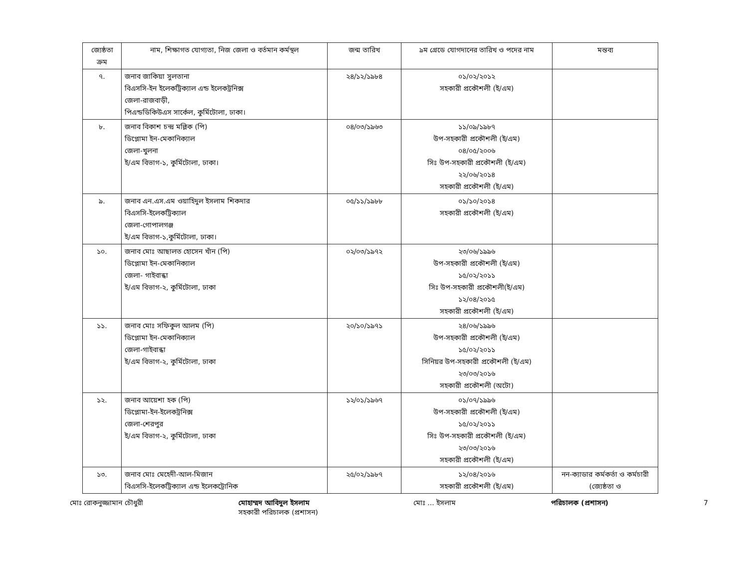| জ্যেষ্ঠতা ক্রম | নাম, শিক্ষাগত যোগ্যতা, নিজ জেলা ও বর্তমান কর্মস্থল | জন্ম তারিখ | ৯ম গ্রেডে যোগদানের তারিখ ও পদের নাম | মন্তব্য |
| --- | --- | --- | --- | --- |
| ৭. | জনাব জাকিয়া সুলতানা বিএসসি-ইন ইলেকট্রিক্যাল এন্ড ইলেকট্রনিক্স জেলা-রাজবাড়ী, পিএন্ডডিকিউএস সার্কেল, কুর্মিটোলা, ঢাকা। | ২৪/১২/১৯৮৪ | ০১/০২/২০১২ সহকারী প্রকৌশলী (ই/এম) | |
| ৮. | জনাব বিকাশ চন্দ্র মল্লিক (পি) ডিপ্লোমা ইন-মেকানিক্যাল জেলা-খুলনা ই/এম বিভাগ-১, কুর্মিটোলা, ঢাকা। | ০৪/০৩/১৯৬৩ | ১১/০৯/১৯৮৭ উপ-সহকারী প্রকৌশলী (ই/এম) ০৪/০৫/২০০৬ সিঃ উপ-সহকারী প্রকৌশলী (ই/এম) ২২/০৬/২০১৪ সহকারী প্রকৌশলী (ই/এম) | |
| ৯. | জনাব এন.এস.এম ওয়াহিদুল ইসলাম শিকদার বিএসসি-ইলেকট্রিক্যাল জেলা-গোপালগঞ্জ ই/এম বিভাগ-১,কুর্মিটোলা, ঢাকা। | ০৫/১১/১৯৮৮ | ০১/১০/২০১৪ সহকারী প্রকৌশলী (ই/এম) | |
| ১০. | জনাব মোঃ আছালত হোসেন খাঁন (পি) ডিপ্লোমা ইন-মেকানিক্যাল জেলা- গাইবান্ধা ই/এম বিভাগ-২, কুর্মিটোলা, ঢাকা | ০২/০৩/১৯৭২ | ২৩/০৬/১৯৯৬ উপ-সহকারী প্রকৌশলী (ই/এম) ১৫/০২/২০১১ সিঃ উপ-সহকারী প্রকৌশলী(ই/এম) ১২/০৪/২০১৫ সহকারী প্রকৌশলী (ই/এম) | |
| ১১. | জনাব মোঃ সফিকুল আলম (পি) ডিপ্লোমা ইন-মেকানিক্যাল জেলা-গাইবান্ধা ই/এম বিভাগ-২, কুর্মিটোলা, ঢাকা | ২০/১০/১৯৭১ | ২৪/০৬/১৯৯৬ উপ-সহকারী প্রকৌশলী (ই/এম) ১৫/০২/২০১১ সিনিয়র উপ-সহকারী প্রকৌশলী (ই/এম) ২৩/০৩/২০১৬ সহকারী প্রকৌশলী (অটো) | |
| ১২. | জনাব আয়েশা হক (পি) ডিপ্লোমা-ইন-ইলেকট্রনিক্স জেলা-শেরপুর ই/এম বিভাগ-২, কুর্মিটোলা, ঢাকা | ১২/০১/১৯৬৭ | ০১/০৭/১৯৯৬ উপ-সহকারী প্রকৌশলী (ই/এম) ১৫/০২/২০১১ সিঃ উপ-সহকারী প্রকৌশলী (ই/এম) ২৩/০৩/২০১৬ সহকারী প্রকৌশলী (ই/এম) | |
| ১৩. | জনাব মোঃ মেহেদী-আল-মিজান বিএসসি-ইলেকট্রিক্যাল এন্ড ইলেকট্রোনিক | ২৫/০২/১৯৮৭ | ১২/০৪/২০১৬ সহকারী প্রকৌশলী (ই/এম) | নন-ক্যাডার কর্মকর্তা ও কর্মচারী (জ্যেষ্ঠতা ও |
মোঃ রোকনুজ্জামান চৌধুরী মোহাম্মদ আবিদুল ইসলাম
সহকারী পরিচালক (প্রশাসন) মোঃ ... ইসলাম পরিচালক (প্রশাসন) 7